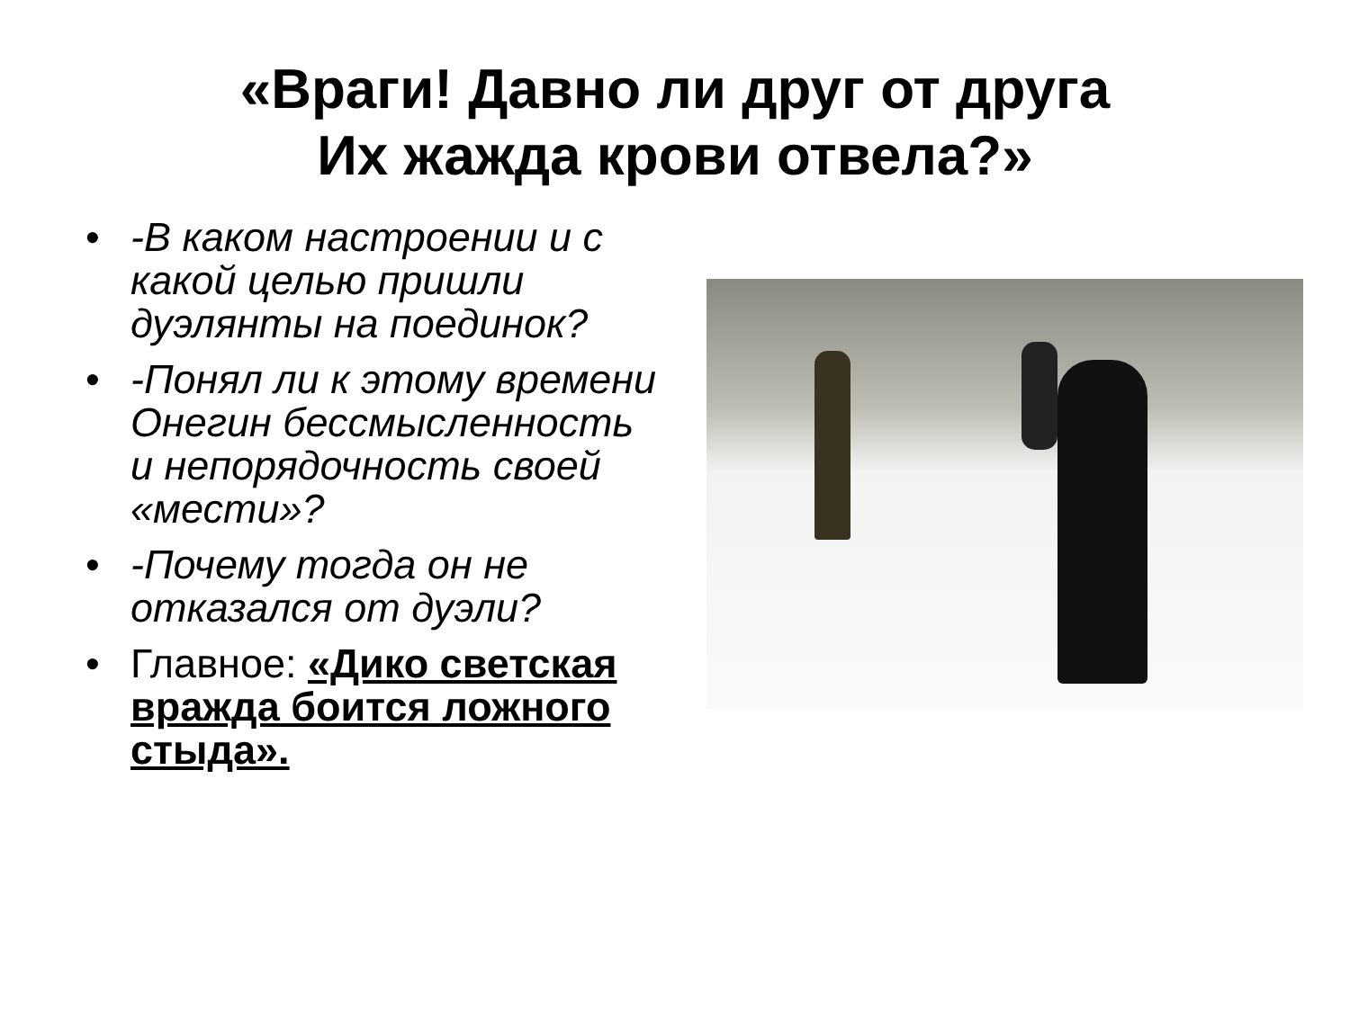«Враги! Давно ли друг от друга
Их жажда крови отвела?»
• -В каком настроении и с какой целью пришли дуэлянты на поединок?
• -Понял ли к этому времени Онегин бессмысленность и непорядочность своей «мести»?
• -Почему тогда он не отказался от дуэли?
• Главное: «Дико светская вражда боится ложного стыда».